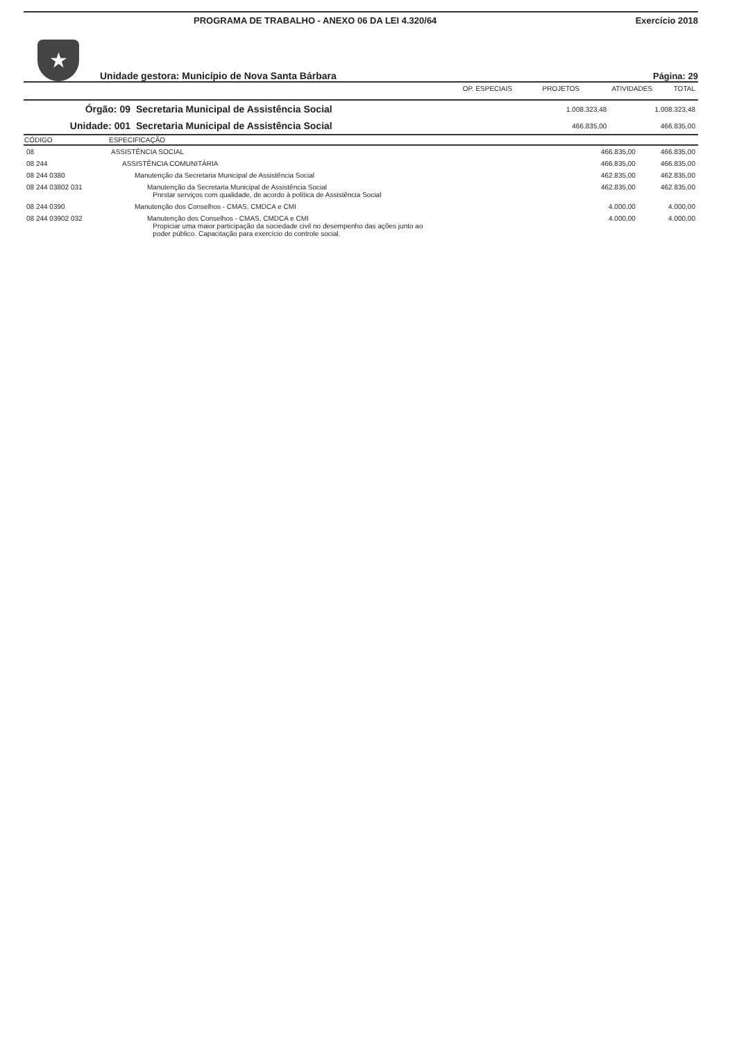PROGRAMA DE TRABALHO - ANEXO 06 DA LEI 4.320/64
Exercício 2018
★
Unidade gestora: Município de Nova Santa Bárbara
Página: 29
| | OP. ESPECIAIS | PROJETOS | ATIVIDADES | TOTAL |
| Órgão: 09 | Secretaria Municipal de Assistência Social | 1.008.323,48 | 1.008.323,48 |
| Unidade: 001 | Secretaria Municipal de Assistência Social | 466.835,00 | 466.835,00 |
| CÓDIGO | ESPECIFICAÇÃO | | |
| --- | --- | --- | --- |
| 08 | ASSISTÊNCIA SOCIAL | 466.835,00 | 466.835,00 |
| 08 244 | ASSISTÊNCIA COMUNITÁRIA | 466.835,00 | 466.835,00 |
| 08 244 0380 | Manutenção da Secretaria Municipal de Assistência Social | 462.835,00 | 462.835,00 |
| 08 244 03802 031 | Manutenção da Secretaria Municipal de Assistência Social Prestar serviços com qualidade, de acordo à política de Assistência Social | 462.835,00 | 462.835,00 |
| 08 244 0390 | Manutenção dos Conselhos - CMAS, CMDCA e CMI | 4.000,00 | 4.000,00 |
| 08 244 03902 032 | Manutenção dos Conselhos - CMAS, CMDCA e CMI Propiciar uma maior participação da sociedade civil no desempenho das ações junto ao poder público. Capacitação para exercício do controle social. | 4.000,00 | 4.000,00 |